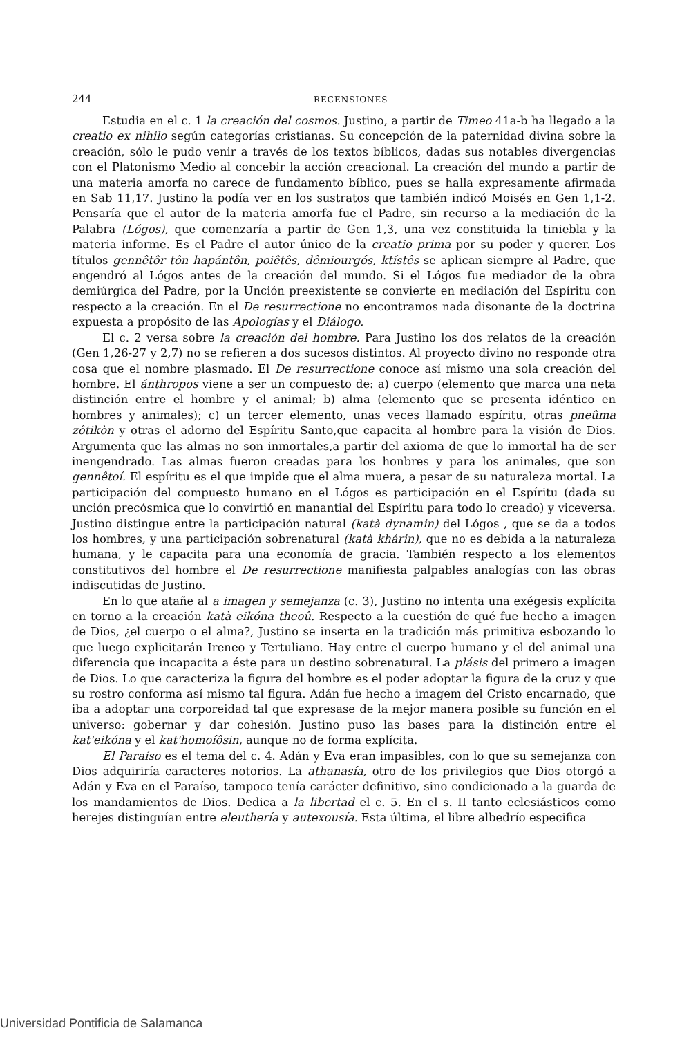244 RECENSIONES
Estudia en el c. 1 la creación del cosmos. Justino, a partir de Timeo 41a-b ha llegado a la creatio ex nihilo según categorías cristianas. Su concepción de la paternidad divina sobre la creación, sólo le pudo venir a través de los textos bíblicos, dadas sus notables divergencias con el Platonismo Medio al concebir la acción creacional. La creación del mundo a partir de una materia amorfa no carece de fundamento bíblico, pues se halla expresamente afirmada en Sab 11,17. Justino la podía ver en los sustratos que también indicó Moisés en Gen 1,1-2. Pensaría que el autor de la materia amorfa fue el Padre, sin recurso a la mediación de la Palabra (Lógos), que comenzaría a partir de Gen 1,3, una vez constituida la tiniebla y la materia informe. Es el Padre el autor único de la creatio prima por su poder y querer. Los títulos gennêtôr tôn hapántôn, poiêtês, dêmiourgós, ktístês se aplican siempre al Padre, que engendró al Lógos antes de la creación del mundo. Si el Lógos fue mediador de la obra demiúrgica del Padre, por la Unción preexistente se convierte en mediación del Espíritu con respecto a la creación. En el De resurrectione no encontramos nada disonante de la doctrina expuesta a propósito de las Apologías y el Diálogo.
El c. 2 versa sobre la creación del hombre. Para Justino los dos relatos de la creación (Gen 1,26-27 y 2,7) no se refieren a dos sucesos distintos. Al proyecto divino no responde otra cosa que el nombre plasmado. El De resurrectione conoce así mismo una sola creación del hombre. El ánthropos viene a ser un compuesto de: a) cuerpo (elemento que marca una neta distinción entre el hombre y el animal; b) alma (elemento que se presenta idéntico en hombres y animales); c) un tercer elemento, unas veces llamado espíritu, otras pneûma zôtikòn y otras el adorno del Espíritu Santo,que capacita al hombre para la visión de Dios. Argumenta que las almas no son inmortales,a partir del axioma de que lo inmortal ha de ser inengendrado. Las almas fueron creadas para los honbres y para los animales, que son gennêtoí. El espíritu es el que impide que el alma muera, a pesar de su naturaleza mortal. La participación del compuesto humano en el Lógos es participación en el Espíritu (dada su unción precósmica que lo convirtió en manantial del Espíritu para todo lo creado) y viceversa. Justino distingue entre la participación natural (katà dynamin) del Lógos , que se da a todos los hombres, y una participación sobrenatural (katà khárin), que no es debida a la naturaleza humana, y le capacita para una economía de gracia. También respecto a los elementos constitutivos del hombre el De resurrectione manifiesta palpables analogías con las obras indiscutidas de Justino.
En lo que atañe al a imagen y semejanza (c. 3), Justino no intenta una exégesis explícita en torno a la creación katà eikóna theoû. Respecto a la cuestión de qué fue hecho a imagen de Dios, ¿el cuerpo o el alma?, Justino se inserta en la tradición más primitiva esbozando lo que luego explicitarán Ireneo y Tertuliano. Hay entre el cuerpo humano y el del animal una diferencia que incapacita a éste para un destino sobrenatural. La plásis del primero a imagen de Dios. Lo que caracteriza la figura del hombre es el poder adoptar la figura de la cruz y que su rostro conforma así mismo tal figura. Adán fue hecho a imagem del Cristo encarnado, que iba a adoptar una corporeidad tal que expresase de la mejor manera posible su función en el universo: gobernar y dar cohesión. Justino puso las bases para la distinción entre el kat'eikóna y el kat'homoíôsin, aunque no de forma explícita.
El Paraíso es el tema del c. 4. Adán y Eva eran impasibles, con lo que su semejanza con Dios adquiriría caracteres notorios. La athanasía, otro de los privilegios que Dios otorgó a Adán y Eva en el Paraíso, tampoco tenía carácter definitivo, sino condicionado a la guarda de los mandamientos de Dios. Dedica a la libertad el c. 5. En el s. II tanto eclesiásticos como herejes distinguían entre eleuthería y autexousía. Esta última, el libre albedrío especifica
Universidad Pontificia de Salamanca